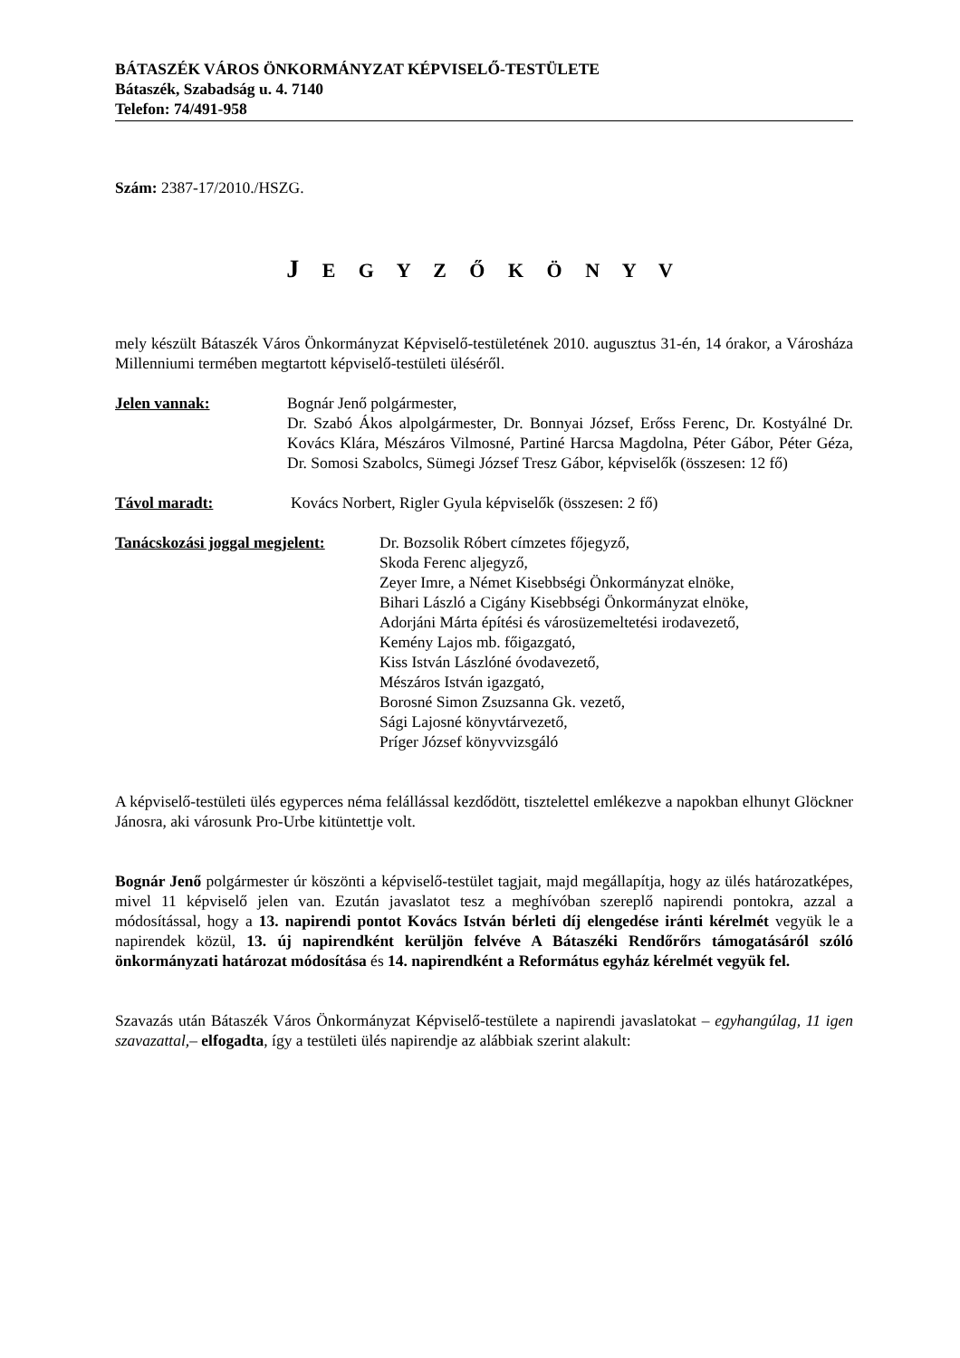BÁTASZÉK VÁROS ÖNKORMÁNYZAT KÉPVISELŐ-TESTÜLETE
Bátaszék, Szabadság u. 4. 7140
Telefon: 74/491-958
Szám: 2387-17/2010./HSZG.
J E G Y Z Ő K Ö N Y V
mely készült Bátaszék Város Önkormányzat Képviselő-testületének 2010. augusztus 31-én, 14 órakor, a Városháza Millenniumi termében megtartott képviselő-testületi üléséről.
Jelen vannak: Bognár Jenő polgármester,
Dr. Szabó Ákos alpolgármester, Dr. Bonnyai József, Erőss Ferenc, Dr. Kostyálné Dr. Kovács Klára, Mészáros Vilmosné, Partiné Harcsa Magdolna, Péter Gábor, Péter Géza, Dr. Somosi Szabolcs, Sümegi József Tresz Gábor, képviselők (összesen: 12 fő)
Távol maradt: Kovács Norbert, Rigler Gyula képviselők (összesen: 2 fő)
Tanácskozási joggal megjelent:
Dr. Bozsolik Róbert címzetes főjegyző,
Skoda Ferenc aljegyző,
Zeyer Imre, a Német Kisebbségi Önkormányzat elnöke,
Bihari László a Cigány Kisebbségi Önkormányzat elnöke,
Adorjáni Márta építési és városüzemeltetési irodavezető,
Kemény Lajos mb. főigazgató,
Kiss István Lászlóné óvodavezető,
Mészáros István igazgató,
Borosné Simon Zsuzsanna Gk. vezető,
Sági Lajosné könyvtárvezető,
Príger József könyvvizsgáló
A képviselő-testületi ülés egyperces néma felállással kezdődött, tisztelettel emlékezve a napokban elhunyt Glöckner Jánosra, aki városunk Pro-Urbe kitüntettje volt.
Bognár Jenő polgármester úr köszönti a képviselő-testület tagjait, majd megállapítja, hogy az ülés határozatképes, mivel 11 képviselő jelen van. Ezután javaslatot tesz a meghívóban szereplő napirendi pontokra, azzal a módosítással, hogy a 13. napirendi pontot Kovács István bérleti díj elengedése iránti kérelmét vegyük le a napirendek közül, 13. új napirendként kerüljön felvéve A Bátaszéki Rendőrőrs támogatásáról szóló önkormányzati határozat módosítása és 14. napirendként a Református egyház kérelmét vegyük fel.
Szavazás után Bátaszék Város Önkormányzat Képviselő-testülete a napirendi javaslatokat – egyhangúlag, 11 igen szavazattal,– elfogadta, így a testületi ülés napirendje az alábbiak szerint alakult: